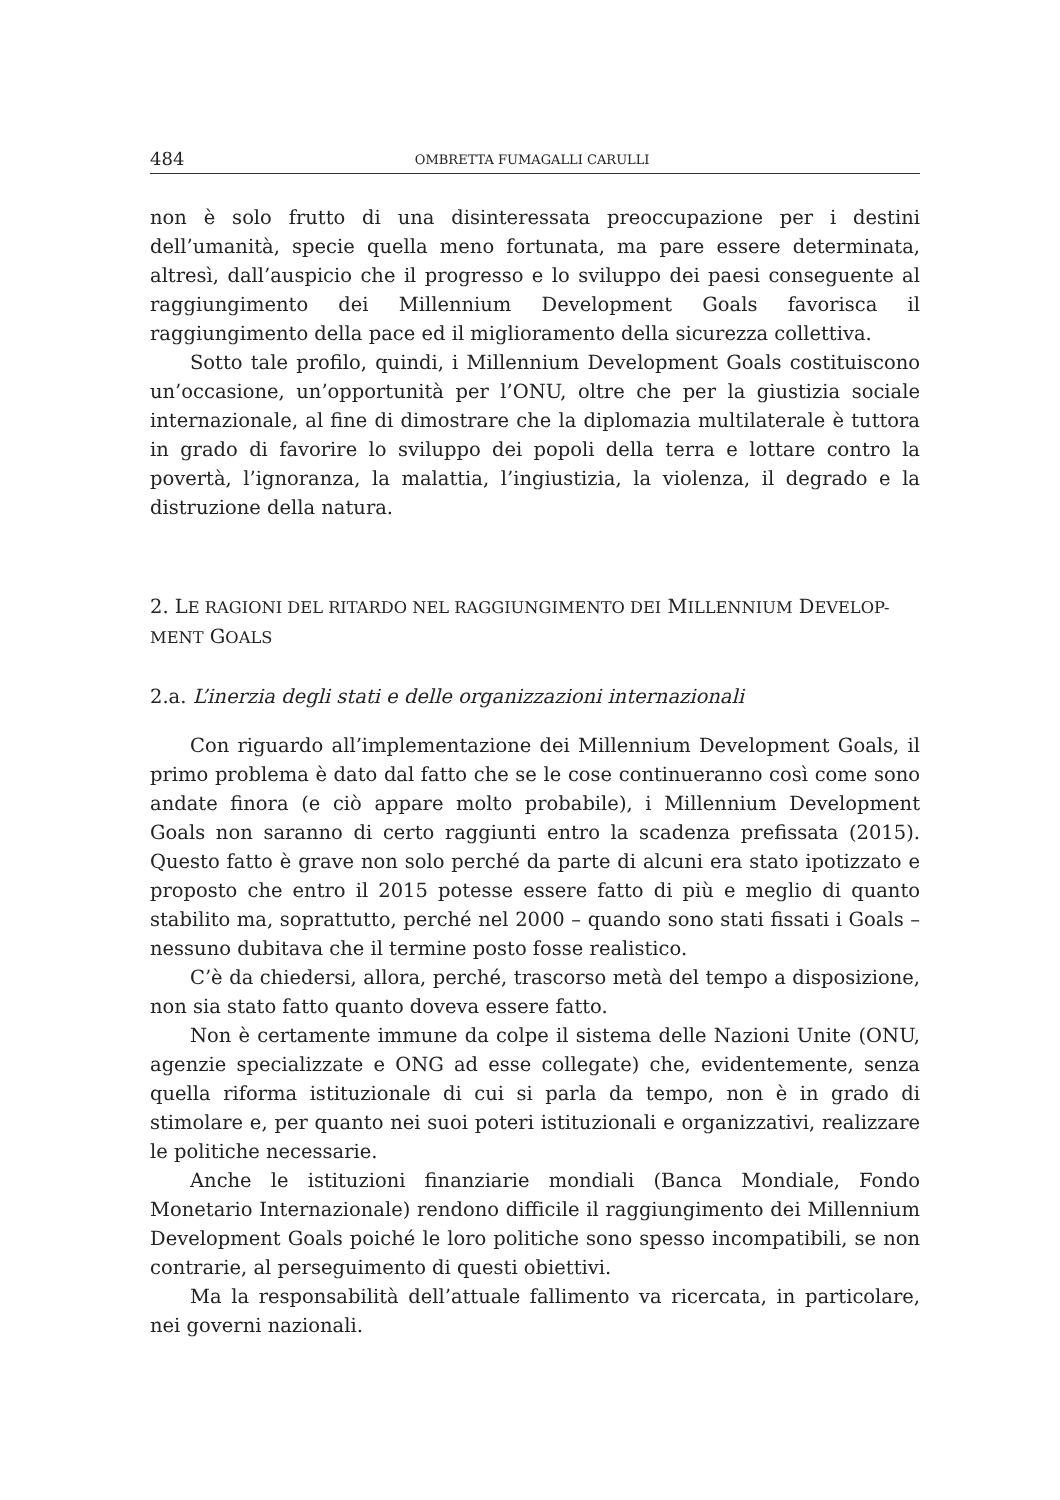484 OMBRETTA FUMAGALLI CARULLI
non è solo frutto di una disinteressata preoccupazione per i destini dell’umanità, specie quella meno fortunata, ma pare essere determinata, altresì, dall’auspicio che il progresso e lo sviluppo dei paesi conseguente al raggiungimento dei Millennium Development Goals favorisca il raggiungimento della pace ed il miglioramento della sicurezza collettiva.
Sotto tale profilo, quindi, i Millennium Development Goals costituiscono un’occasione, un’opportunità per l’ONU, oltre che per la giustizia sociale internazionale, al fine di dimostrare che la diplomazia multilaterale è tuttora in grado di favorire lo sviluppo dei popoli della terra e lottare contro la povertà, l’ignoranza, la malattia, l’ingiustizia, la violenza, il degrado e la distruzione della natura.
2. LE RAGIONI DEL RITARDO NEL RAGGIUNGIMENTO DEI MILLENNIUM DEVELOP-MENT GOALS
2.a. L’inerzia degli stati e delle organizzazioni internazionali
Con riguardo all’implementazione dei Millennium Development Goals, il primo problema è dato dal fatto che se le cose continueranno così come sono andate finora (e ciò appare molto probabile), i Millennium Development Goals non saranno di certo raggiunti entro la scadenza prefissata (2015). Questo fatto è grave non solo perché da parte di alcuni era stato ipotizzato e proposto che entro il 2015 potesse essere fatto di più e meglio di quanto stabilito ma, soprattutto, perché nel 2000 – quando sono stati fissati i Goals – nessuno dubitava che il termine posto fosse realistico.
C’è da chiedersi, allora, perché, trascorso metà del tempo a disposizione, non sia stato fatto quanto doveva essere fatto.
Non è certamente immune da colpe il sistema delle Nazioni Unite (ONU, agenzie specializzate e ONG ad esse collegate) che, evidentemente, senza quella riforma istituzionale di cui si parla da tempo, non è in grado di stimolare e, per quanto nei suoi poteri istituzionali e organizzativi, realizzare le politiche necessarie.
Anche le istituzioni finanziarie mondiali (Banca Mondiale, Fondo Monetario Internazionale) rendono difficile il raggiungimento dei Millennium Development Goals poiché le loro politiche sono spesso incompatibili, se non contrarie, al perseguimento di questi obiettivi.
Ma la responsabilità dell’attuale fallimento va ricercata, in particolare, nei governi nazionali.